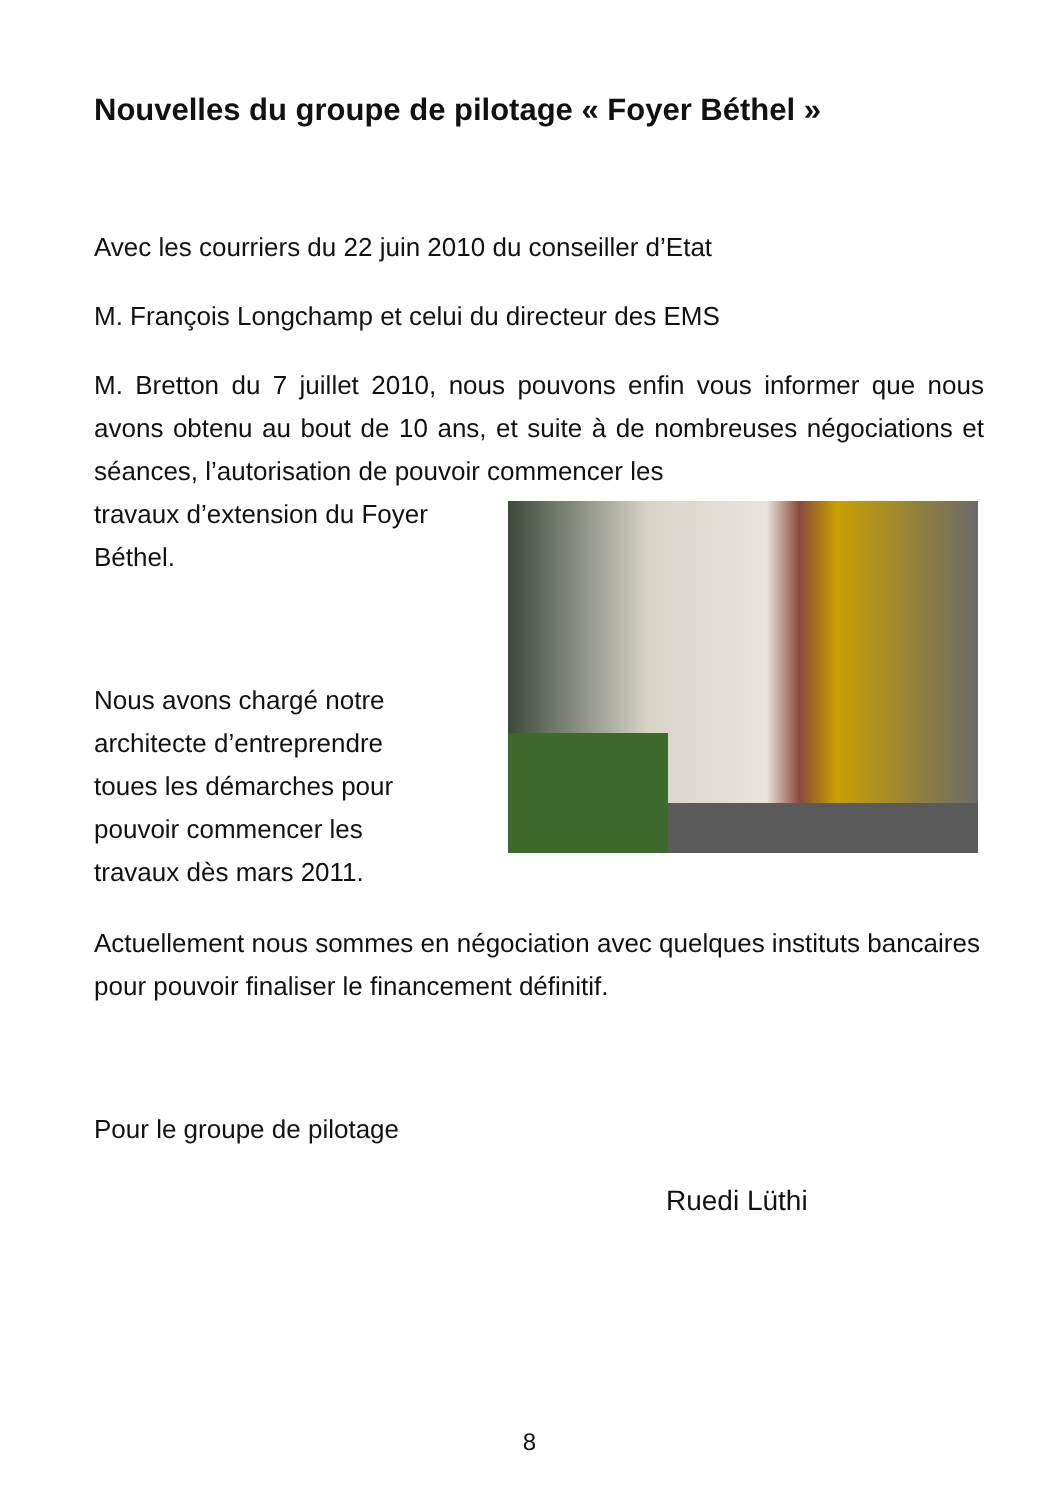Nouvelles du groupe de pilotage « Foyer Béthel »
Avec les courriers du 22 juin 2010 du conseiller d’Etat
M. François Longchamp et celui du directeur des EMS
M. Bretton du 7 juillet 2010, nous pouvons enfin vous informer que nous avons obtenu au bout de 10 ans, et suite à de nombreuses négociations et séances, l’autorisation de pouvoir commencer les
travaux d’extension du Foyer
Béthel.
Nous avons chargé notre
architecte d’entreprendre
toues les démarches pour
pouvoir commencer les
travaux dès mars 2011.
Actuellement nous sommes en négociation avec quelques instituts bancaires pour pouvoir finaliser le financement définitif.
Pour le groupe de pilotage
Ruedi Lüthi
8